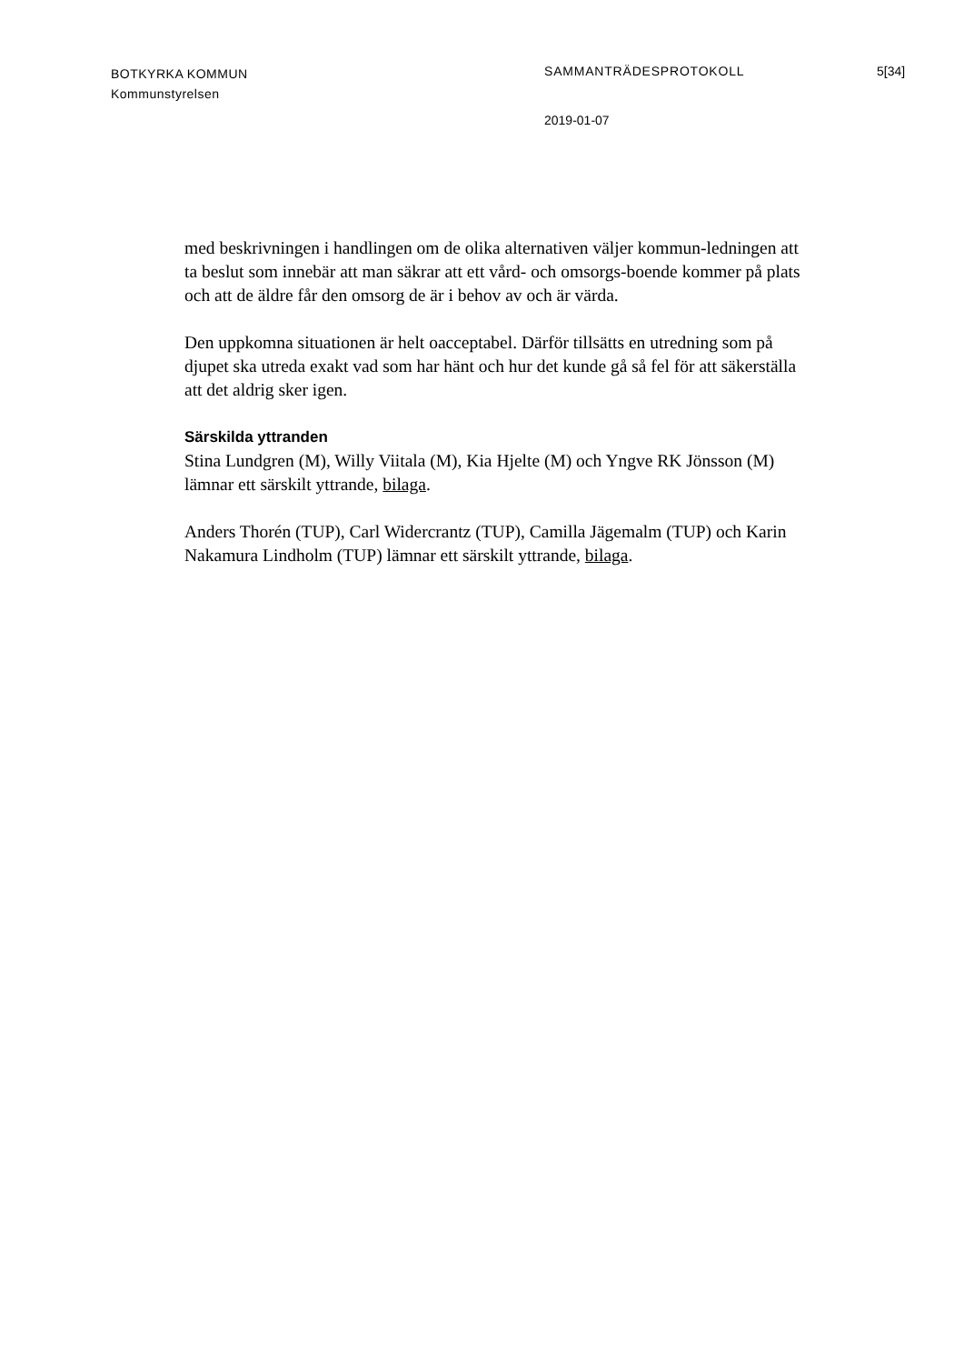BOTKYRKA KOMMUN
Kommunstyrelsen
SAMMANTRÄDESPROTOKOLL 5[34]
2019-01-07
med beskrivningen i handlingen om de olika alternativen väljer kommun-ledningen att ta beslut som innebär att man säkrar att ett vård- och omsorgs-boende kommer på plats och att de äldre får den omsorg de är i behov av och är värda.
Den uppkomna situationen är helt oacceptabel. Därför tillsätts en utredning som på djupet ska utreda exakt vad som har hänt och hur det kunde gå så fel för att säkerställa att det aldrig sker igen.
Särskilda yttranden
Stina Lundgren (M), Willy Viitala (M), Kia Hjelte (M) och Yngve RK Jönsson (M) lämnar ett särskilt yttrande, bilaga.
Anders Thorén (TUP), Carl Widercrantz (TUP), Camilla Jägemalm (TUP) och Karin Nakamura Lindholm (TUP) lämnar ett särskilt yttrande, bilaga.